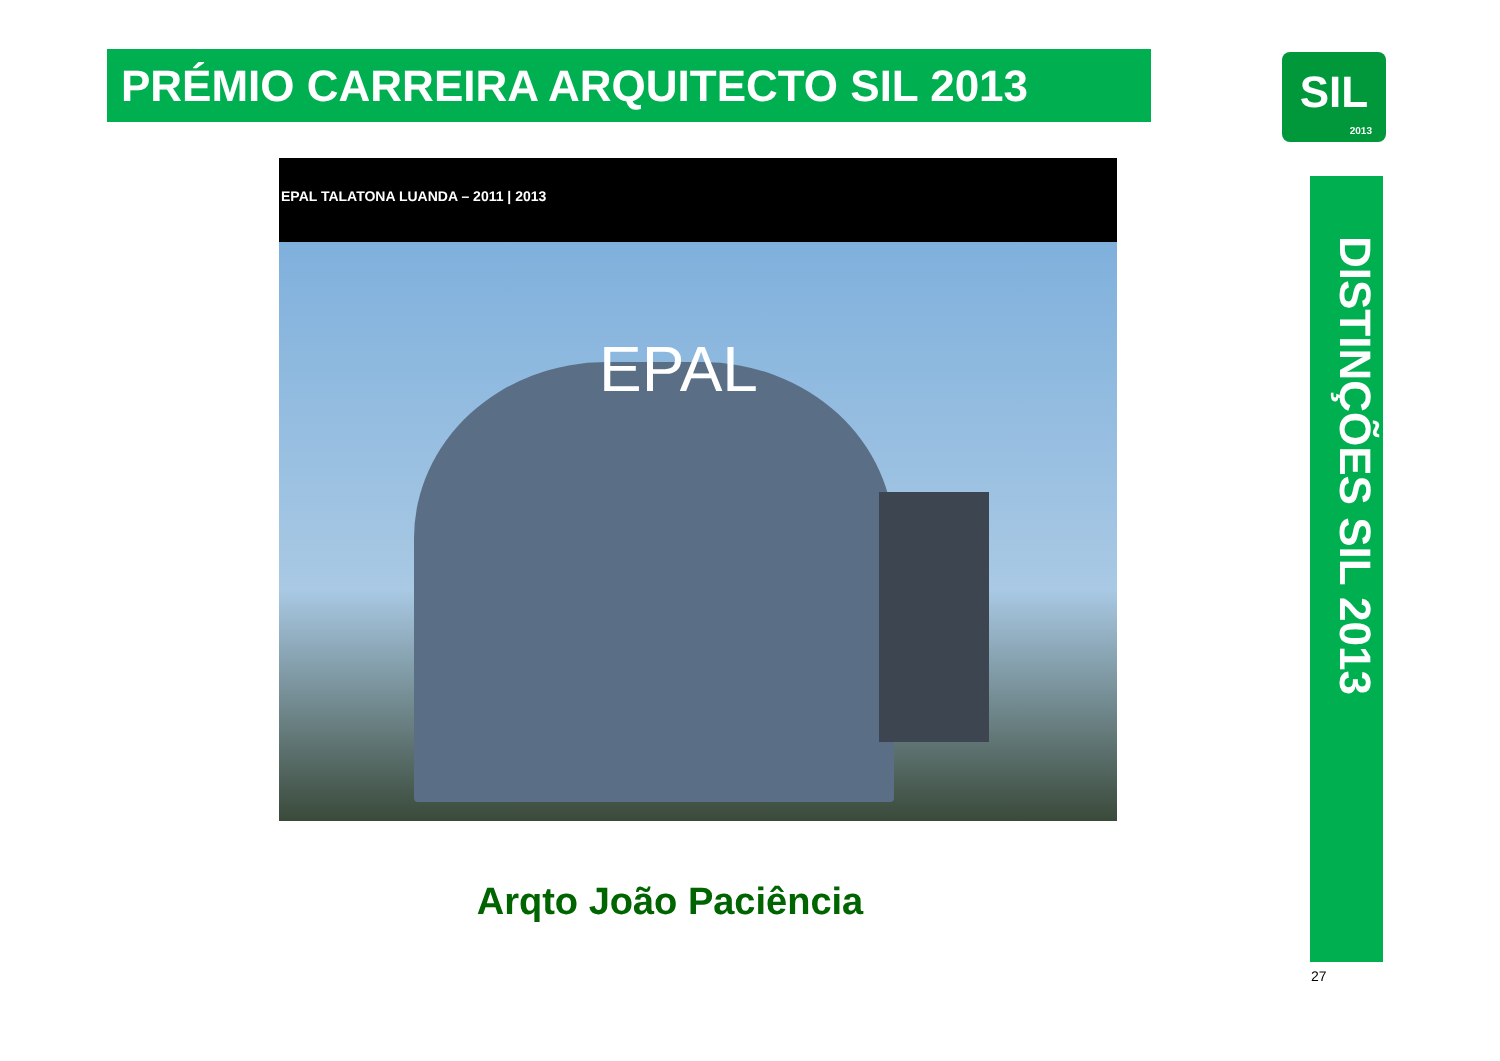PRÉMIO CARREIRA ARQUITECTO SIL 2013
SIL
2013
EPAL TALATONA LUANDA – 2011 | 2013
EPAL
Arqto João Paciência
DISTINÇÕES SIL 2013
27